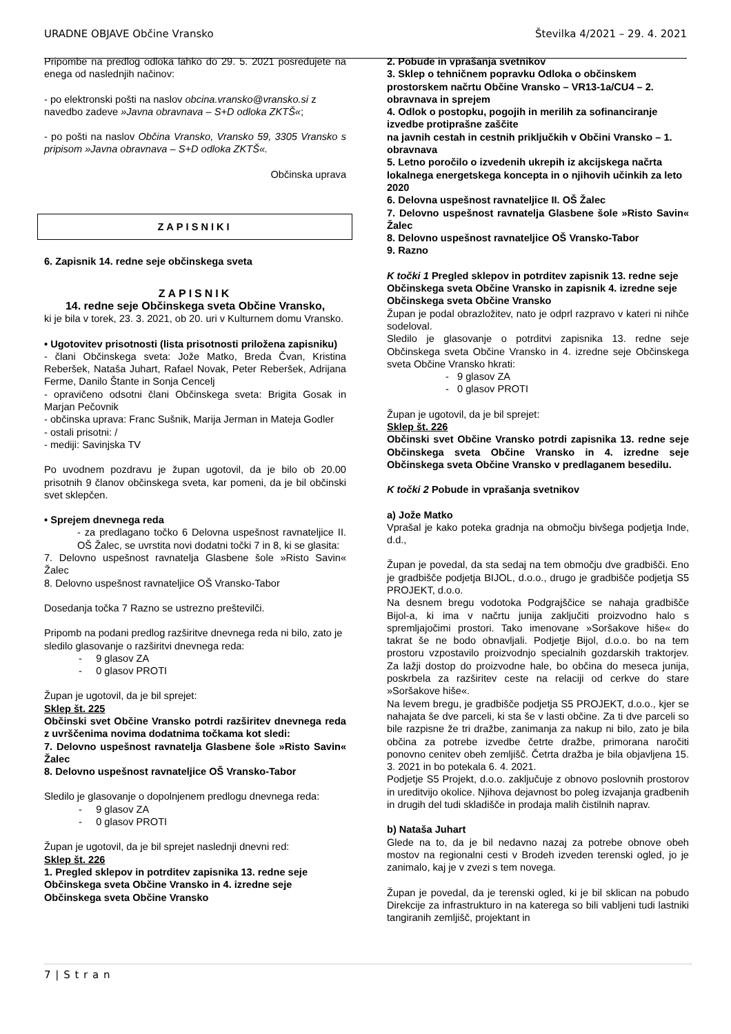URADNE OBJAVE Občine Vransko Številka 4/2021 – 29. 4. 2021
Pripombe na predlog odloka lahko do 29. 5. 2021 posredujete na enega od naslednjih načinov:
- po elektronski pošti na naslov obcina.vransko@vransko.si z navedbo zadeve »Javna obravnava – S+D odloka ZKTŠ«;
- po pošti na naslov Občina Vransko, Vransko 59, 3305 Vransko s pripisom »Javna obravnava – S+D odloka ZKTŠ«.
Občinska uprava
ZAPISNIKI
6. Zapisnik 14. redne seje občinskega sveta
ZAPISNIK
14. redne seje Občinskega sveta Občine Vransko,
ki je bila v torek, 23. 3. 2021, ob 20. uri v Kulturnem domu Vransko.
• Ugotovitev prisotnosti (lista prisotnosti priložena zapisniku)
- člani Občinskega sveta: Jože Matko, Breda Čvan, Kristina Reberšek, Nataša Juhart, Rafael Novak, Peter Reberšek, Adrijana Ferme, Danilo Štante in Sonja Cencelj
- opravičeno odsotni člani Občinskega sveta: Brigita Gosak in Marjan Pečovnik
- občinska uprava: Franc Sušnik, Marija Jerman in Mateja Godler
- ostali prisotni: /
- mediji: Savinjska TV
Po uvodnem pozdravu je župan ugotovil, da je bilo ob 20.00 prisotnih 9 članov občinskega sveta, kar pomeni, da je bil občinski svet sklepčen.
• Sprejem dnevnega reda
- za predlagano točko 6 Delovna uspešnost ravnateljice II. OŠ Žalec, se uvrstita novi dodatni točki 7 in 8, ki se glasita:
7. Delovno uspešnost ravnatelja Glasbene šole »Risto Savin« Žalec
8. Delovno uspešnost ravnateljice OŠ Vransko-Tabor
Dosedanja točka 7 Razno se ustrezno preštevilči.
Pripomb na podani predlog razširitve dnevnega reda ni bilo, zato je sledilo glasovanje o razširitvi dnevnega reda:
- 9 glasov ZA
- 0 glasov PROTI
Župan je ugotovil, da je bil sprejet:
Sklep št. 225
Občinski svet Občine Vransko potrdi razširitev dnevnega reda z uvrščenima novima dodatnima točkama kot sledi:
7. Delovno uspešnost ravnatelja Glasbene šole »Risto Savin« Žalec
8. Delovno uspešnost ravnateljice OŠ Vransko-Tabor
Sledilo je glasovanje o dopolnjenem predlogu dnevnega reda:
- 9 glasov ZA
- 0 glasov PROTI
Župan je ugotovil, da je bil sprejet naslednji dnevni red:
Sklep št. 226
1. Pregled sklepov in potrditev zapisnika 13. redne seje Občinskega sveta Občine Vransko in 4. izredne seje Občinskega sveta Občine Vransko
2. Pobude in vprašanja svetnikov
3. Sklep o tehničnem popravku Odloka o občinskem prostorskem načrtu Občine Vransko – VR13-1a/CU4 – 2. obravnava in sprejem
4. Odlok o postopku, pogojih in merilih za sofinanciranje izvedbe protiprašne zaščite
na javnih cestah in cestnih priključkih v Občini Vransko – 1. obravnava
5. Letno poročilo o izvedenih ukrepih iz akcijskega načrta lokalnega energetskega koncepta in o njihovih učinkih za leto 2020
6. Delovna uspešnost ravnateljice II. OŠ Žalec
7. Delovno uspešnost ravnatelja Glasbene šole »Risto Savin« Žalec
8. Delovno uspešnost ravnateljice OŠ Vransko-Tabor
9. Razno
K točki 1 Pregled sklepov in potrditev zapisnik 13. redne seje Občinskega sveta Občine Vransko in zapisnik 4. izredne seje Občinskega sveta Občine Vransko
Župan je podal obrazložitev, nato je odprl razpravo v kateri ni nihče sodeloval.
Sledilo je glasovanje o potrditvi zapisnika 13. redne seje Občinskega sveta Občine Vransko in 4. izredne seje Občinskega sveta Občine Vransko hkrati:
- 9 glasov ZA
- 0 glasov PROTI
Župan je ugotovil, da je bil sprejet:
Sklep št. 226
Občinski svet Občine Vransko potrdi zapisnika 13. redne seje Občinskega sveta Občine Vransko in 4. izredne seje Občinskega sveta Občine Vransko v predlaganem besedilu.
K točki 2 Pobude in vprašanja svetnikov
a) Jože Matko
Vprašal je kako poteka gradnja na območju bivšega podjetja Inde, d.d.,
Župan je povedal, da sta sedaj na tem območju dve gradbišči. Eno je gradbišče podjetja BIJOL, d.o.o., drugo je gradbišče podjetja S5 PROJEKT, d.o.o.
Na desnem bregu vodotoka Podgrajščice se nahaja gradbišče Bijol-a, ki ima v načrtu junija zaključiti proizvodno halo s spremljajočimi prostori. Tako imenovane »Soršakove hiše« do takrat še ne bodo obnavljali. Podjetje Bijol, d.o.o. bo na tem prostoru vzpostavilo proizvodnjo specialnih gozdarskih traktorjev. Za lažji dostop do proizvodne hale, bo občina do meseca junija, poskrbela za razširitev ceste na relaciji od cerkve do stare »Soršakove hiše«.
Na levem bregu, je gradbišče podjetja S5 PROJEKT, d.o.o., kjer se nahajata še dve parceli, ki sta še v lasti občine. Za ti dve parceli so bile razpisne že tri dražbe, zanimanja za nakup ni bilo, zato je bila občina za potrebe izvedbe četrte dražbe, primorana naročiti ponovno cenitev obeh zemljišč. Četrta dražba je bila objavljena 15. 3. 2021 in bo potekala 6. 4. 2021.
Podjetje S5 Projekt, d.o.o. zaključuje z obnovo poslovnih prostorov in ureditvijo okolice. Njihova dejavnost bo poleg izvajanja gradbenih in drugih del tudi skladišče in prodaja malih čistilnih naprav.
b) Nataša Juhart
Glede na to, da je bil nedavno nazaj za potrebe obnove obeh mostov na regionalni cesti v Brodeh izveden terenski ogled, jo je zanimalo, kaj je v zvezi s tem novega.
Župan je povedal, da je terenski ogled, ki je bil sklican na pobudo Direkcije za infrastrukturo in na katerega so bili vabljeni tudi lastniki tangiranih zemljišč, projektant in
7 | S t r a n